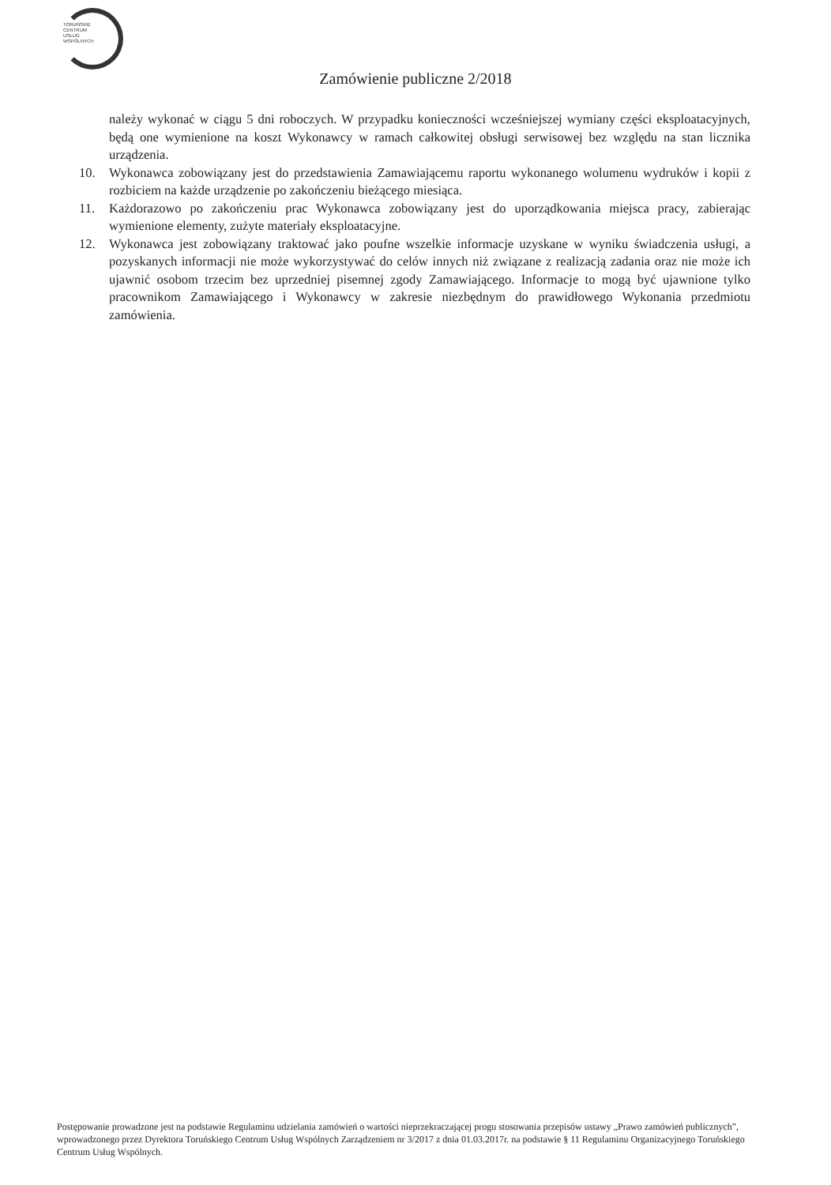TORUŃSKIE
CENTRUM
USŁUG
WSPÓLNYCH
Zamówienie publiczne 2/2018
należy wykonać w ciągu 5 dni roboczych. W przypadku konieczności wcześniejszej wymiany części eksploatacyjnych, będą one wymienione na koszt Wykonawcy w ramach całkowitej obsługi serwisowej bez względu na stan licznika urządzenia.
10. Wykonawca zobowiązany jest do przedstawienia Zamawiającemu raportu wykonanego wolumenu wydruków i kopii z rozbiciem na każde urządzenie po zakończeniu bieżącego miesiąca.
11. Każdorazowo po zakończeniu prac Wykonawca zobowiązany jest do uporządkowania miejsca pracy, zabierając wymienione elementy, zużyte materiały eksploatacyjne.
12. Wykonawca jest zobowiązany traktować jako poufne wszelkie informacje uzyskane w wyniku świadczenia usługi, a pozyskanych informacji nie może wykorzystywać do celów innych niż związane z realizacją zadania oraz nie może ich ujawnić osobom trzecim bez uprzedniej pisemnej zgody Zamawiającego. Informacje to mogą być ujawnione tylko pracownikom Zamawiającego i Wykonawcy w zakresie niezbędnym do prawidłowego Wykonania przedmiotu zamówienia.
Postępowanie prowadzone jest na podstawie Regulaminu udzielania zamówień o wartości nieprzekraczającej progu stosowania przepisów ustawy „Prawo zamówień publicznych”, wprowadzonego przez Dyrektora Toruńskiego Centrum Usług Wspólnych Zarządzeniem nr 3/2017 z dnia 01.03.2017r. na podstawie § 11 Regulaminu Organizacyjnego Toruńskiego Centrum Usług Wspólnych.